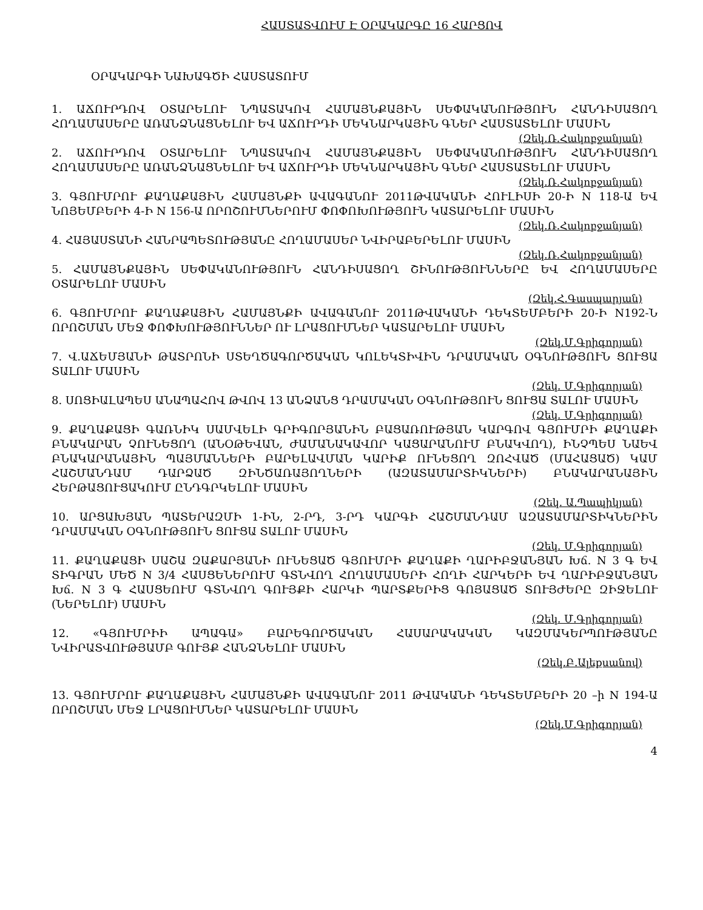ՀԱՍՏԱՏՎՈՒՄ Է ՕՐԱԿԱՐԳԸ 16 ՀԱՐՑՈՎ
ՕՐԱԿԱՐԳԻ ՆԱԽԱԳԾԻ ՀԱՍՏԱՏՈՒՄ
1. ԱՃՈՒՐԴՈՎ ՕՏԱՐԵԼՈՒ ՆՊԱՏԱԿՈՎ ՀԱՄԱՅՆՔԱՅԻՆ ՍԵՓԱԿԱՆՈՒԹՅՈՒՆ ՀԱՆԴԻՍԱՑՈՂ ՀՈՂԱՄԱՍԵՐԸ ԱՌԱՆՁՆԱՑՆԵԼՈՒ ԵՎ ԱՃՈՒՐԴԻ ՄԵԿՆԱՐԿԱՅԻՆ ԳՆԵՐ ՀԱՍՏԱՏԵԼՈՒ ՄԱՍԻՆ
(Զեկ.Ռ.Հակոբջանյան)
2. ԱՃՈՒՐԴՈՎ ՕՏԱՐԵԼՈՒ ՆՊԱՏԱԿՈՎ ՀԱՄԱՅՆՔԱՅԻՆ ՍԵՓԱԿԱՆՈՒԹՅՈՒՆ ՀԱՆԴԻՍԱՑՈՂ ՀՈՂԱՄԱՍԵՐԸ ԱՌԱՆՁՆԱՑՆԵԼՈՒ ԵՎ ԱՃՈՒՐԴԻ ՄԵԿՆԱՐԿԱՅԻՆ ԳՆԵՐ ՀԱՍՏԱՏԵԼՈՒ ՄԱՍԻՆ
(Զեկ.Ռ.Հակոբջանյան)
3. ԳՅՈՒՄՐՈՒ ՔԱՂԱՔԱՅԻՆ ՀԱՄԱՅՆՔԻ ԱՎԱԳԱՆՈՒ 2011ԹՎԱԿԱՆԻ ՀՈՒԼԻՍԻ 20-Ի N 118-Ա ԵՎ ՆՈՅԵՄԲԵՐԻ 4-Ի N 156-Ա ՈՐՈՇՈՒՄՆԵՐՈՒՄ ՓՈՓՈԽՈՒԹՅՈՒՆ ԿԱՏԱՐԵԼՈՒ ՄԱՍԻՆ
(Զեկ.Ռ.Հակոբջանյան)
4. ՀԱՅԱՍՏԱՆԻ ՀԱՆՐԱՊԵՏՈՒԹՅԱՆԸ ՀՈՂԱՄԱՍԵՐ ՆՎԻՐԱԲԵՐԵԼՈՒ ՄԱՍԻՆ
(Զեկ.Ռ.Հակոբջանյան)
5. ՀԱՄԱՅՆՔԱՅԻՆ ՍԵՓԱԿԱՆՈՒԹՅՈՒՆ ՀԱՆԴԻՍԱՑՈՂ ՇԻՆՈՒԹՅՈՒՆՆԵՐԸ ԵՎ ՀՈՂԱՄԱՍԵՐԸ ՕՏԱՐԵԼՈՒ ՄԱՍԻՆ
(Զեկ.Հ.Գասպարյան)
6. ԳՅՈՒՄՐՈՒ ՔԱՂԱՔԱՅԻՆ ՀԱՄԱՅՆՔԻ ԱՎԱԳԱՆՈՒ 2011ԹՎԱԿԱՆԻ ԴԵԿՏԵՄԲԵՐԻ 20-Ի N192-Ն ՈՐՈՇՄԱՆ ՄԵՋ ՓՈՓԽՈՒԹՅՈՒՆՆԵՐ ՈՒ ԼՐԱՑՈՒՄՆԵՐ ԿԱՏԱՐԵԼՈՒ ՄԱՍԻՆ
(Զեկ.Մ.Գրիգորյան)
7. Վ.ԱՃԵՄՅԱՆԻ ԹԱՏՐՈՆԻ ՍՏԵՂԾԱԳՈՐԾԱԿԱՆ ԿՈԼԵԿՏԻՎԻՆ ԴՐԱՄԱԿԱՆ ՕԳՆՈՒԹՅՈՒՆ ՑՈՒՑԱ ՏԱԼՈՒ ՄԱՍԻՆ
(Զեկ. Մ.Գրիգորյան)
8. ՍՈՑԻԱԼԱՊԵՍ ԱՆԱՊԱՀՈՎ ԹՎՈՎ 13 ԱՆՁԱՆՑ ԴՐԱՄԱԿԱՆ ՕԳՆՈՒԹՅՈՒՆ ՑՈՒՑԱ ՏԱԼՈՒ ՄԱՍԻՆ
(Զեկ. Մ.Գրիգորյան)
9. ՔԱՂԱՔԱՑԻ ԳԱՌՆԻԿ ՍԱՄՎԵԼԻ ԳՐԻԳՈՐՅԱՆԻՆ ԲԱՑԱՌՈՒԹՅԱՆ ԿԱՐԳՈՎ ԳՅՈՒՄՐԻ ՔԱՂԱՔԻ ԲՆԱԿԱՐԱՆ ՉՈՒՆԵՑՈՂ (ԱՆՕԹԵՎԱՆ, ԺԱՄԱՆԱԿԱՎՈՐ ԿԱՑԱՐԱՆՈՒՄ ԲՆԱԿՎՈՂ), ԻՆՉՊԵՍ ՆԱԵՎ ԲՆԱԿԱՐԱՆԱՅԻՆ ՊԱՅՄԱՆՆԵՐԻ ԲԱՐԵԼԱՎՄԱՆ ԿԱՐԻՔ ՈՒՆԵՑՈՂ ԶՈՀՎԱԾ (ՄԱՀԱՑԱԾ) ԿԱՄ ՀԱՇՄԱՆԴԱՄ ԴԱՐՁԱԾ ԶԻՆԾԱՌԱՅՈՂՆԵՐԻ (ԱԶԱՏԱՄԱՐՏԻԿՆԵՐԻ) ԲՆԱԿԱՐԱՆԱՅԻՆ ՀԵՐԹԱՑՈՒՑԱԿՈՒՄ ԸՆԴԳՐԿԵԼՈՒ ՄԱՍԻՆ
(Զեկ. Ա.Պապիկյան)
10. ԱՐՑԱԽՅԱՆ ՊԱՏԵՐԱԶՄԻ 1-ԻՆ, 2-ՐԴ, 3-ՐԴ ԿԱՐԳԻ ՀԱՇՄԱՆԴԱՄ ԱԶԱՏԱՄԱՐՏԻԿՆԵՐԻՆ ԴՐԱՄԱԿԱՆ ՕԳՆՈՒԹՅՈՒՆ ՑՈՒՑԱ ՏԱԼՈՒ ՄԱՍԻՆ
(Զեկ. Մ.Գրիգորյան)
11. ՔԱՂԱՔԱՑԻ ՍԱՇԱ ԶԱՔԱՐՅԱՆԻ ՈՒՆԵՑԱԾ ԳՅՈՒՄՐԻ ՔԱՂԱՔԻ ՂԱՐԻԲՋԱՆՅԱՆ Խճ. N 3 Գ ԵՎ ՏԻԳՐԱՆ ՄԵԾ N 3/4 ՀԱՍՑԵՆԵՐՈՒՄ ԳՏՆՎՈՂ ՀՈՂԱՄԱՍԵՐԻ ՀՈՂԻ ՀԱՐԿԵՐԻ ԵՎ ՂԱՐԻԲՋԱՆՅԱՆ Խճ. N 3 Գ ՀԱՍՑԵՈՒՄ ԳՏՆՎՈՂ ԳՈՒՅՔԻ ՀԱՐԿԻ ՊԱՐՏՔԵՐԻՑ ԳՈՅԱՑԱԾ ՏՈՒՅԺԵՐԸ ԶԻՋԵԼՈՒ (ՆԵՐԵԼՈՒ) ՄԱՍԻՆ
(Զեկ. Մ.Գրիգորյան)
12. «ԳՅՈՒՄՐԻԻ ԱՊԱԳԱ» ԲԱՐԵԳՈՐԾԱԿԱՆ ՀԱՍԱՐԱԿԱԿԱՆ ԿԱԶՄԱԿԵՐՊՈՒԹՅԱՆԸ ՆՎԻՐԱՏՎՈՒԹՅԱՄԲ ԳՈՒՅՔ ՀԱՆՁՆԵԼՈՒ ՄԱՍԻՆ
(Զեկ.Բ.Ալեքսանով)
13. ԳՅՈՒՄՐՈՒ ՔԱՂԱՔԱՅԻՆ ՀԱՄԱՅՆՔԻ ԱՎԱԳԱՆՈՒ 2011 ԹՎԱԿԱՆԻ ԴԵԿՏԵՄԲԵՐԻ 20 –ի N 194-Ա ՈՐՈՇՄԱՆ ՄԵՋ ԼՐԱՑՈՒՄՆԵՐ ԿԱՏԱՐԵԼՈՒ ՄԱՍԻՆ
(Զեկ.Մ.Գրիգորյան)
4